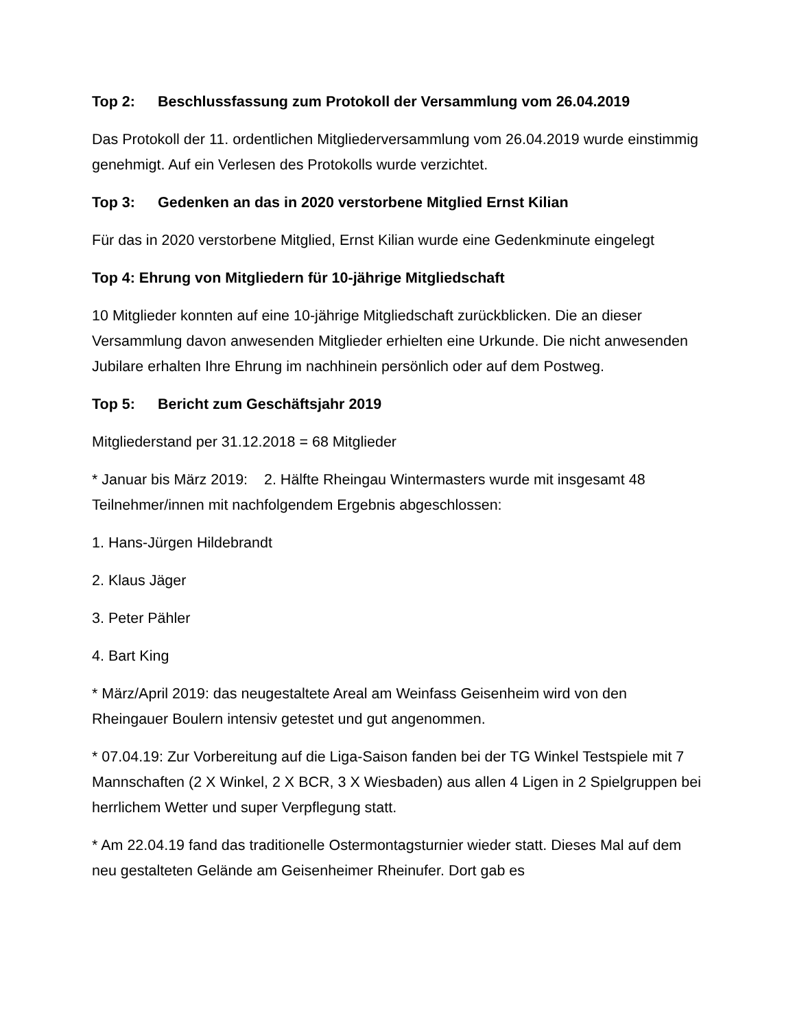Top 2: Beschlussfassung zum Protokoll der Versammlung vom 26.04.2019
Das Protokoll der 11. ordentlichen Mitgliederversammlung vom 26.04.2019 wurde einstimmig genehmigt. Auf ein Verlesen des Protokolls wurde verzichtet.
Top 3: Gedenken an das in 2020 verstorbene Mitglied Ernst Kilian
Für das in 2020 verstorbene Mitglied, Ernst Kilian wurde eine Gedenkminute eingelegt
Top 4: Ehrung von Mitgliedern für 10-jährige Mitgliedschaft
10 Mitglieder konnten auf eine 10-jährige Mitgliedschaft zurückblicken. Die an dieser Versammlung davon anwesenden Mitglieder erhielten eine Urkunde. Die nicht anwesenden Jubilare erhalten Ihre Ehrung im nachhinein persönlich oder auf dem Postweg.
Top 5: Bericht zum Geschäftsjahr 2019
Mitgliederstand per 31.12.2018 = 68 Mitglieder
* Januar bis März 2019: 2. Hälfte Rheingau Wintermasters wurde mit insgesamt 48 Teilnehmer/innen mit nachfolgendem Ergebnis abgeschlossen:
1. Hans-Jürgen Hildebrandt
2. Klaus Jäger
3. Peter Pähler
4. Bart King
* März/April 2019: das neugestaltete Areal am Weinfass Geisenheim wird von den Rheingauer Boulern intensiv getestet und gut angenommen.
* 07.04.19: Zur Vorbereitung auf die Liga-Saison fanden bei der TG Winkel Testspiele mit 7 Mannschaften (2 X Winkel, 2 X BCR, 3 X Wiesbaden) aus allen 4 Ligen in 2 Spielgruppen bei herrlichem Wetter und super Verpflegung statt.
* Am 22.04.19 fand das traditionelle Ostermontagsturnier wieder statt. Dieses Mal auf dem neu gestalteten Gelände am Geisenheimer Rheinufer. Dort gab es